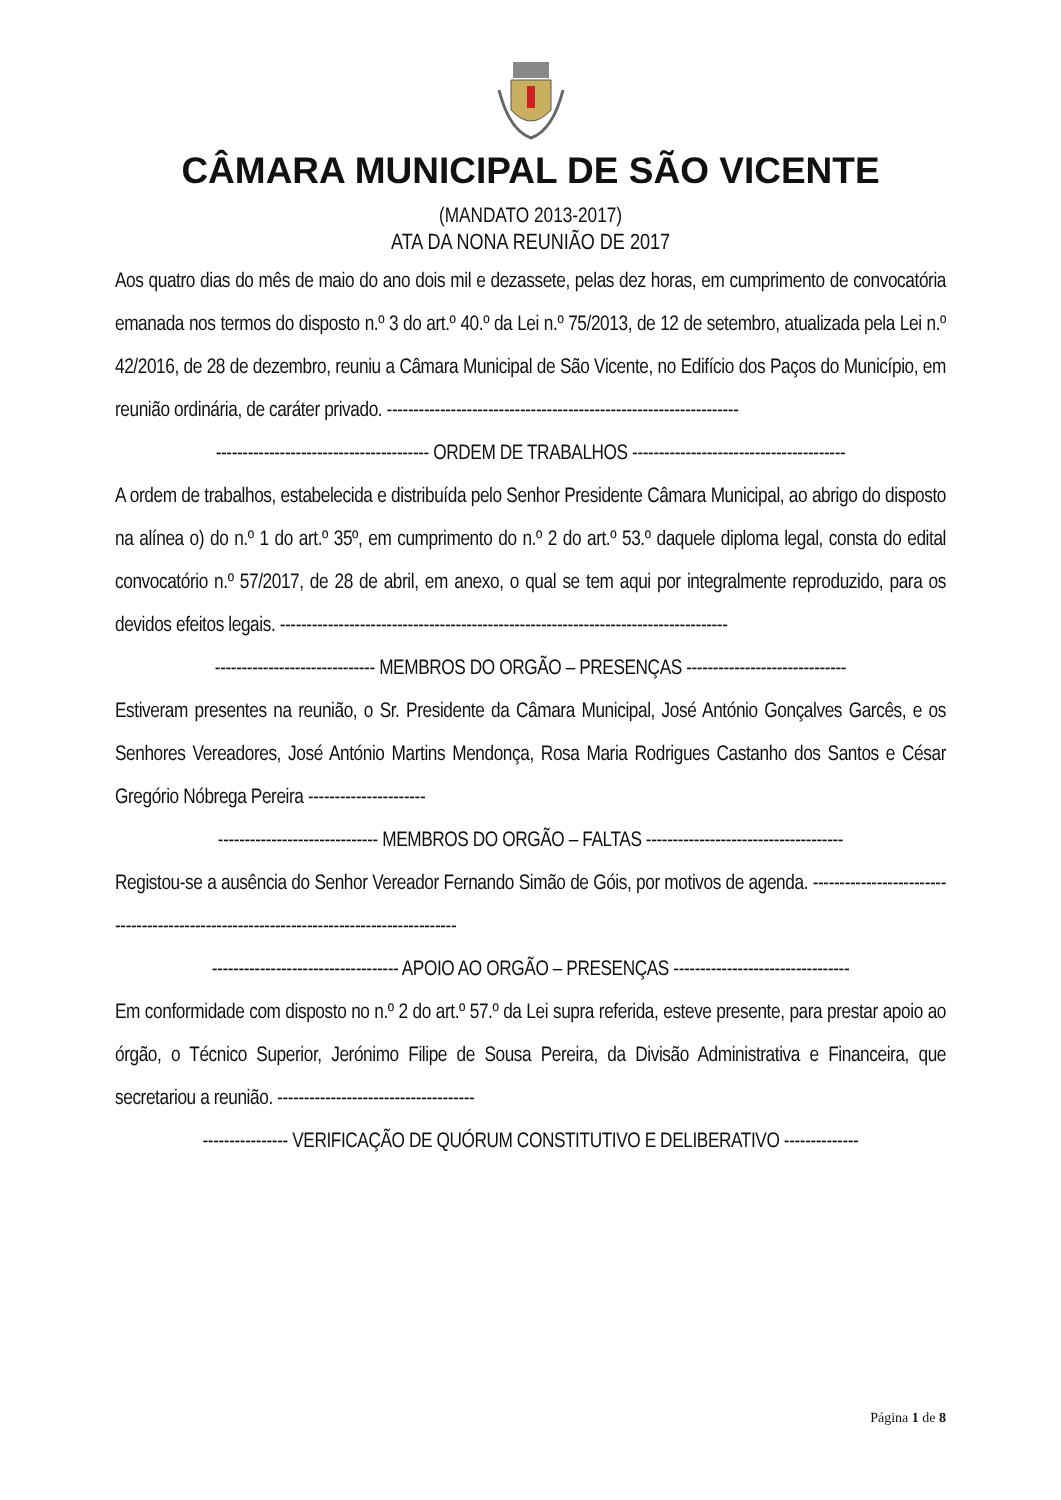CÂMARA MUNICIPAL DE SÃO VICENTE
(MANDATO 2013-2017)
ATA DA NONA REUNIÃO DE 2017
Aos quatro dias do mês de maio do ano dois mil e dezassete, pelas dez horas, em cumprimento de convocatória emanada nos termos do disposto n.º 3 do art.º 40.º da Lei n.º 75/2013, de 12 de setembro, atualizada pela Lei n.º 42/2016, de 28 de dezembro, reuniu a Câmara Municipal de São Vicente, no Edifício dos Paços do Município, em reunião ordinária, de caráter privado. ------------------------------------------------------------------
---------------------------------------- ORDEM DE TRABALHOS ----------------------------------------
A ordem de trabalhos, estabelecida e distribuída pelo Senhor Presidente Câmara Municipal, ao abrigo do disposto na alínea o) do n.º 1 do art.º 35º, em cumprimento do n.º 2 do art.º 53.º daquele diploma legal, consta do edital convocatório n.º 57/2017, de 28 de abril, em anexo, o qual se tem aqui por integralmente reproduzido, para os devidos efeitos legais. ------------------------------------------------------------------------------------
------------------------------ MEMBROS DO ORGÃO – PRESENÇAS ------------------------------
Estiveram presentes na reunião, o Sr. Presidente da Câmara Municipal, José António Gonçalves Garcês, e os Senhores Vereadores, José António Martins Mendonça, Rosa Maria Rodrigues Castanho dos Santos e César Gregório Nóbrega Pereira ----------------------
------------------------------ MEMBROS DO ORGÃO – FALTAS -------------------------------------
Registou-se a ausência do Senhor Vereador Fernando Simão de Góis, por motivos de agenda. -----------------------------------------------------------------------------------------
----------------------------------- APOIO AO ORGÃO – PRESENÇAS ---------------------------------
Em conformidade com disposto no n.º 2 do art.º 57.º da Lei supra referida, esteve presente, para prestar apoio ao órgão, o Técnico Superior, Jerónimo Filipe de Sousa Pereira, da Divisão Administrativa e Financeira, que secretariou a reunião. -------------------------------------
---------------- VERIFICAÇÃO DE QUÓRUM CONSTITUTIVO E DELIBERATIVO --------------
Página 1 de 8